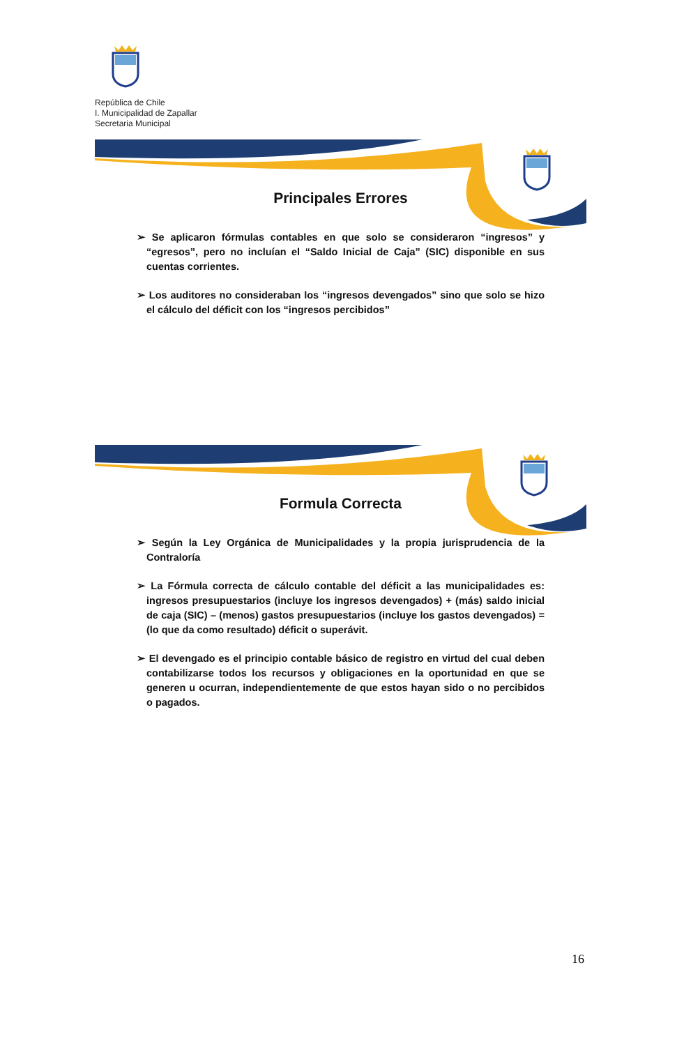República de Chile
I. Municipalidad de Zapallar
Secretaria Municipal
Principales Errores
➢ Se aplicaron fórmulas contables en que solo se consideraron “ingresos” y “egresos”, pero no incluían el “Saldo Inicial de Caja” (SIC) disponible en sus cuentas corrientes.
➢ Los auditores no consideraban los “ingresos devengados” sino que solo se hizo el cálculo del déficit con los “ingresos percibidos”
Formula Correcta
➢ Según la Ley Orgánica de Municipalidades y la propia jurisprudencia de la Contraloría
➢ La Fórmula correcta de cálculo contable del déficit a las municipalidades es: ingresos presupuestarios (incluye los ingresos devengados) + (más) saldo inicial de caja (SIC) – (menos) gastos presupuestarios (incluye los gastos devengados) = (lo que da como resultado) déficit o superávit.
➢ El devengado es el principio contable básico de registro en virtud del cual deben contabilizarse todos los recursos y obligaciones en la oportunidad en que se generen u ocurran, independientemente de que estos hayan sido o no percibidos o pagados.
16